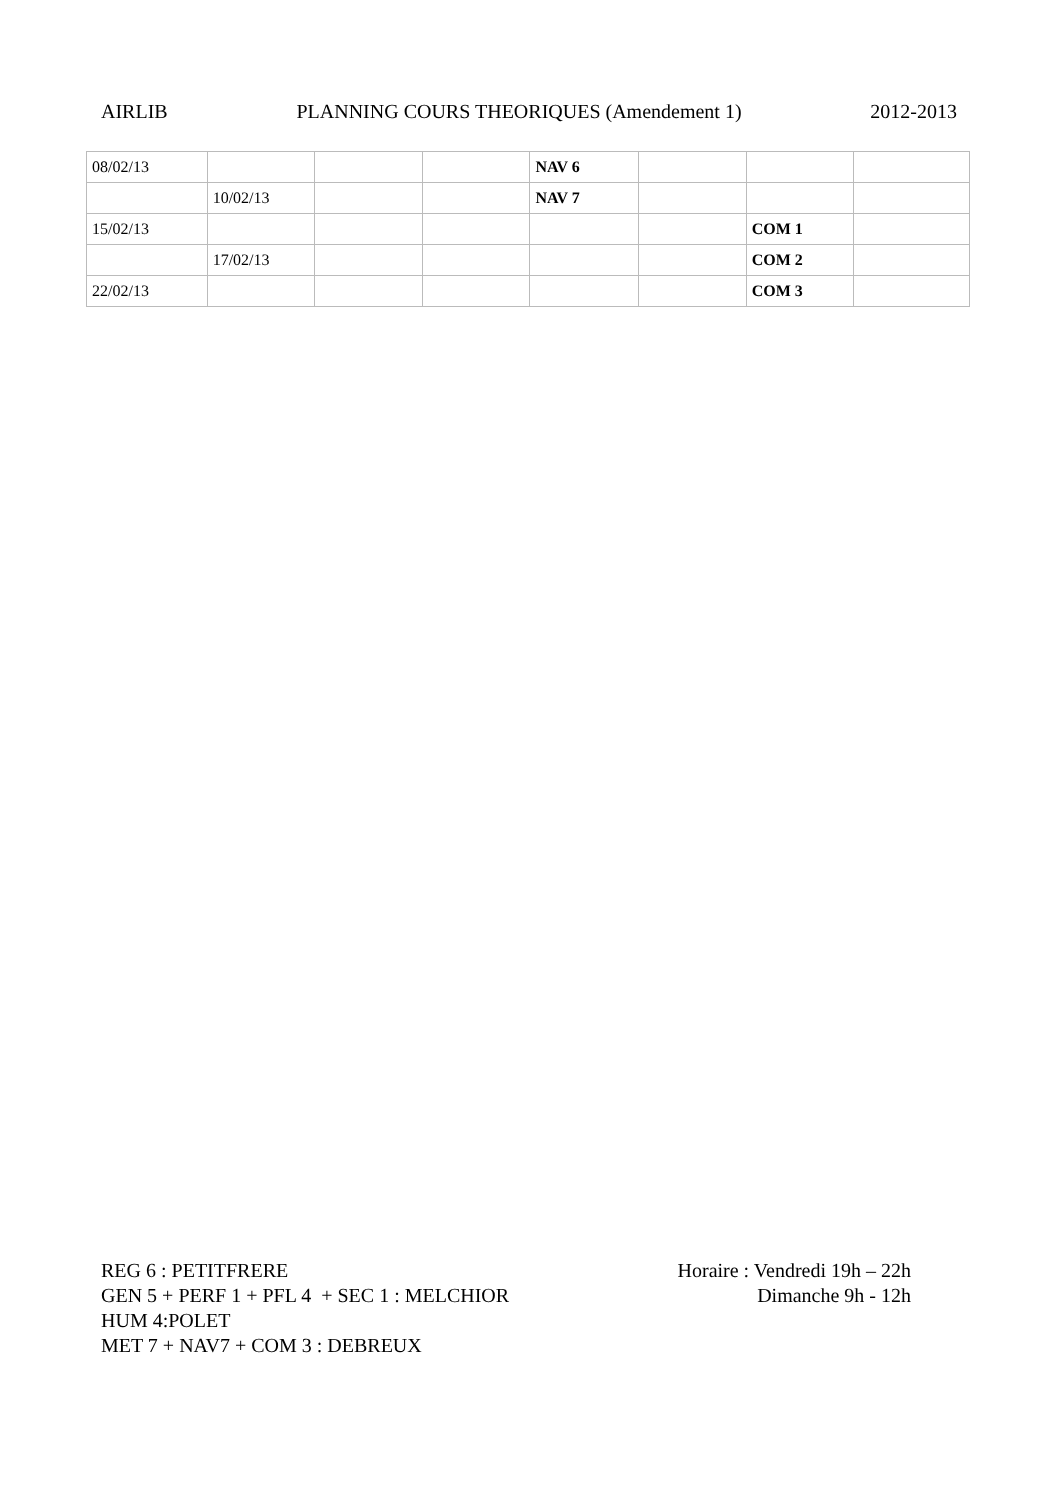AIRLIB PLANNING COURS THEORIQUES (Amendement 1) 2012-2013
| 08/02/13 | | | | NAV 6 | | | |
| | 10/02/13 | | | NAV 7 | | | |
| 15/02/13 | | | | | | COM 1 | |
| | 17/02/13 | | | | | COM 2 | |
| 22/02/13 | | | | | | COM 3 | |
REG 6 : PETITFRERE
GEN 5 + PERF 1 + PFL 4 + SEC 1 : MELCHIOR
HUM 4:POLET
MET 7 + NAV7 + COM 3 : DEBREUX
Horaire : Vendredi 19h – 22h
Dimanche 9h - 12h